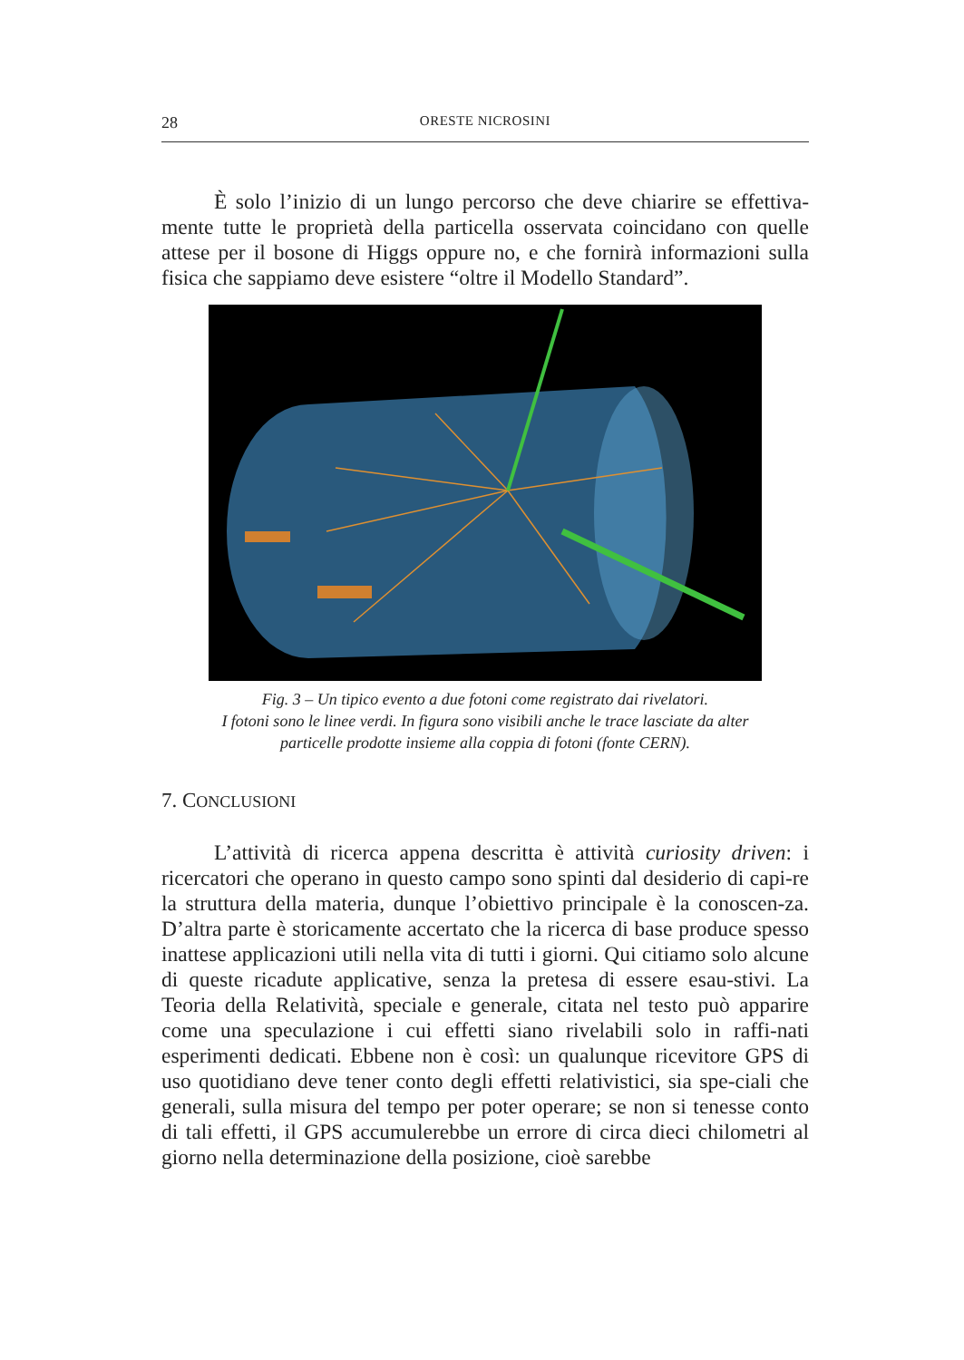28 ORESTE NICROSINI
È solo l’inizio di un lungo percorso che deve chiarire se effettiva-mente tutte le proprietà della particella osservata coincidano con quelle attese per il bosone di Higgs oppure no, e che fornirà informazioni sulla fisica che sappiamo deve esistere “oltre il Modello Standard”.
Fig. 3 – Un tipico evento a due fotoni come registrato dai rivelatori.
I fotoni sono le linee verdi. In figura sono visibili anche le trace lasciate da alter
particelle prodotte insieme alla coppia di fotoni (fonte CERN).
7. CONCLUSIONI
L’attività di ricerca appena descritta è attività curiosity driven: i ricercatori che operano in questo campo sono spinti dal desiderio di capi-re la struttura della materia, dunque l’obiettivo principale è la conoscen-za. D’altra parte è storicamente accertato che la ricerca di base produce spesso inattese applicazioni utili nella vita di tutti i giorni. Qui citiamo solo alcune di queste ricadute applicative, senza la pretesa di essere esau-stivi. La Teoria della Relatività, speciale e generale, citata nel testo può apparire come una speculazione i cui effetti siano rivelabili solo in raffi-nati esperimenti dedicati. Ebbene non è così: un qualunque ricevitore GPS di uso quotidiano deve tener conto degli effetti relativistici, sia spe-ciali che generali, sulla misura del tempo per poter operare; se non si tenesse conto di tali effetti, il GPS accumulerebbe un errore di circa dieci chilometri al giorno nella determinazione della posizione, cioè sarebbe